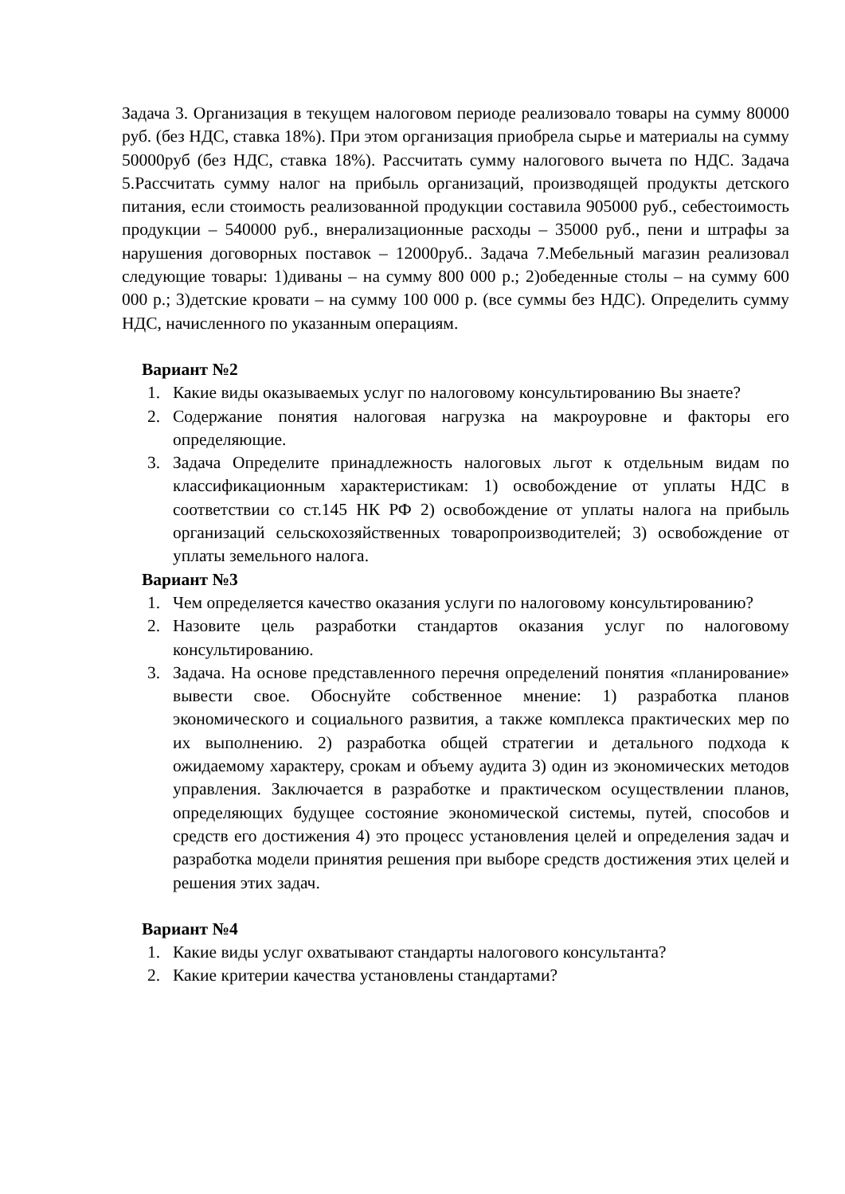Задача 3. Организация в текущем налоговом периоде реализовало товары на сумму 80000 руб. (без НДС, ставка 18%). При этом организация приобрела сырье и материалы на сумму 50000руб (без НДС, ставка 18%). Рассчитать сумму налогового вычета по НДС. Задача 5.Рассчитать сумму налог на прибыль организаций, производящей продукты детского питания, если стоимость реализованной продукции составила 905000 руб., себестоимость продукции – 540000 руб., внерализационные расходы – 35000 руб., пени и штрафы за нарушения договорных поставок – 12000руб.. Задача 7.Мебельный магазин реализовал следующие товары: 1)диваны – на сумму 800 000 р.; 2)обеденные столы – на сумму 600 000 р.; 3)детские кровати – на сумму 100 000 р. (все суммы без НДС). Определить сумму НДС, начисленного по указанным операциям.
Вариант №2
1. Какие виды оказываемых услуг по налоговому консультированию Вы знаете?
2. Содержание понятия налоговая нагрузка на макроуровне и факторы его определяющие.
3. Задача Определите принадлежность налоговых льгот к отдельным видам по классификационным характеристикам: 1) освобождение от уплаты НДС в соответствии со ст.145 НК РФ 2) освобождение от уплаты налога на прибыль организаций сельскохозяйственных товаропроизводителей; 3) освобождение от уплаты земельного налога.
Вариант №3
1. Чем определяется качество оказания услуги по налоговому консультированию?
2. Назовите цель разработки стандартов оказания услуг по налоговому консультированию.
3. Задача. На основе представленного перечня определений понятия «планирование» вывести свое. Обоснуйте собственное мнение: 1) разработка планов экономического и социального развития, а также комплекса практических мер по их выполнению. 2) разработка общей стратегии и детального подхода к ожидаемому характеру, срокам и объему аудита 3) один из экономических методов управления. Заключается в разработке и практическом осуществлении планов, определяющих будущее состояние экономической системы, путей, способов и средств его достижения 4) это процесс установления целей и определения задач и разработка модели принятия решения при выборе средств достижения этих целей и решения этих задач.
Вариант №4
1. Какие виды услуг охватывают стандарты налогового консультанта?
2. Какие критерии качества установлены стандартами?